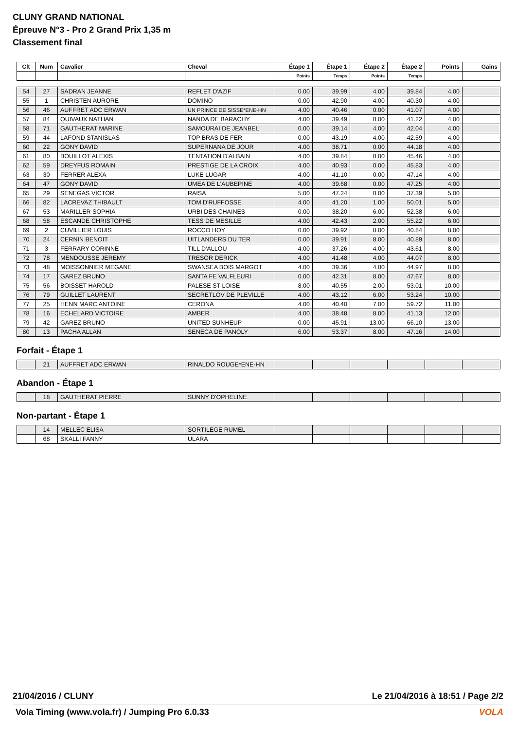CLUNY GRAND NATIONAL
Épreuve N°3 - Pro 2 Grand Prix 1,35 m
Classement final
| Clt | Num | Cavalier | Cheval | Étape 1 | Étape 1 | Étape 2 | Étape 2 | Points | Gains |
| --- | --- | --- | --- | --- | --- | --- | --- | --- | --- |
| | | | | Points | Temps | Points | Temps | | |
| 54 | 27 | SADRAN JEANNE | REFLET D'AZIF | 0.00 | 39.99 | 4.00 | 39.84 | 4.00 | |
| 55 | 1 | CHRISTEN AURORE | DOMINO | 0.00 | 42.90 | 4.00 | 40.30 | 4.00 | |
| 56 | 46 | AUFFRET ADC ERWAN | UN PRINCE DE SISSE*ENE-HN | 4.00 | 40.46 | 0.00 | 41.07 | 4.00 | |
| 57 | 84 | QUIVAUX NATHAN | NANDA DE BARACHY | 4.00 | 39.49 | 0.00 | 41.22 | 4.00 | |
| 58 | 71 | GAUTHERAT MARINE | SAMOURAI DE JEANBEL | 0.00 | 39.14 | 4.00 | 42.04 | 4.00 | |
| 59 | 44 | LAFOND STANISLAS | TOP BRAS DE FER | 0.00 | 43.19 | 4.00 | 42.59 | 4.00 | |
| 60 | 22 | GONY DAVID | SUPERNANA DE JOUR | 4.00 | 38.71 | 0.00 | 44.18 | 4.00 | |
| 61 | 80 | BOUILLOT ALEXIS | TENTATION D'ALBAIN | 4.00 | 39.84 | 0.00 | 45.46 | 4.00 | |
| 62 | 59 | DREYFUS ROMAIN | PRESTIGE DE LA CROIX | 4.00 | 40.93 | 0.00 | 45.83 | 4.00 | |
| 63 | 30 | FERRER ALEXA | LUKE LUGAR | 4.00 | 41.10 | 0.00 | 47.14 | 4.00 | |
| 64 | 47 | GONY DAVID | UMEA DE L'AUBEPINE | 4.00 | 39.68 | 0.00 | 47.25 | 4.00 | |
| 65 | 29 | SENEGAS VICTOR | RAISA | 5.00 | 47.24 | 0.00 | 37.39 | 5.00 | |
| 66 | 82 | LACREVAZ THIBAULT | TOM D'RUFFOSSE | 4.00 | 41.20 | 1.00 | 50.01 | 5.00 | |
| 67 | 53 | MARILLER SOPHIA | URBI DES CHAINES | 0.00 | 38.20 | 6.00 | 52.38 | 6.00 | |
| 68 | 58 | ESCANDE CHRISTOPHE | TESS DE MESILLE | 4.00 | 42.43 | 2.00 | 55.22 | 6.00 | |
| 69 | 2 | CUVILLIER LOUIS | ROCCO HOY | 0.00 | 39.92 | 8.00 | 40.84 | 8.00 | |
| 70 | 24 | CERNIN BENOIT | UITLANDERS DU TER | 0.00 | 39.91 | 8.00 | 40.89 | 8.00 | |
| 71 | 3 | FERRARY CORINNE | TILL D'ALLOU | 4.00 | 37.26 | 4.00 | 43.61 | 8.00 | |
| 72 | 78 | MENDOUSSE JEREMY | TRESOR DERICK | 4.00 | 41.48 | 4.00 | 44.07 | 8.00 | |
| 73 | 48 | MOISSONNIER MEGANE | SWANSEA BOIS MARGOT | 4.00 | 39.36 | 4.00 | 44.97 | 8.00 | |
| 74 | 17 | GAREZ BRUNO | SANTA FE VALFLEURI | 0.00 | 42.31 | 8.00 | 47.67 | 8.00 | |
| 75 | 56 | BOISSET HAROLD | PALESE ST LOISE | 8.00 | 40.55 | 2.00 | 53.01 | 10.00 | |
| 76 | 79 | GUILLET LAURENT | SECRETLOV DE PLEVILLE | 4.00 | 43.12 | 6.00 | 53.24 | 10.00 | |
| 77 | 25 | HENN MARC ANTOINE | CERONA | 4.00 | 40.40 | 7.00 | 59.72 | 11.00 | |
| 78 | 16 | ECHELARD VICTOIRE | AMBER | 4.00 | 38.48 | 8.00 | 41.13 | 12.00 | |
| 79 | 42 | GAREZ BRUNO | UNITED SUNHEUP | 0.00 | 45.91 | 13.00 | 66.10 | 13.00 | |
| 80 | 13 | PACHA ALLAN | SENECA DE PANOLY | 6.00 | 53.37 | 8.00 | 47.16 | 14.00 | |
Forfait - Étape 1
| | 21 | AUFFRET ADC ERWAN | RINALDO ROUGE*ENE-HN | | | | | | |
Abandon - Étape 1
| | 18 | GAUTHERAT PIERRE | SUNNY D'OPHELINE | | | | | | |
Non-partant - Étape 1
| | 14 | MELLEC ELISA | SORTILEGE RUMEL | | | | | | |
| | 68 | SKALLI FANNY | ULARA | | | | | | |
21/04/2016 / CLUNY Le 21/04/2016 à 18:51 / Page 2/2
Vola Timing (www.vola.fr) / Jumping Pro 6.0.33 VOLA